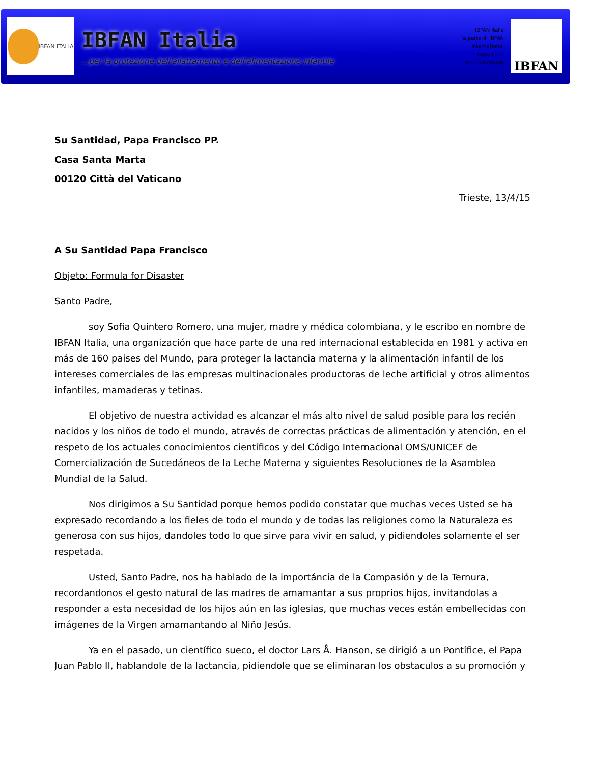IBFAN ITALIA
IBFAN Italia
...per la protezione dell'allattamento e dell'alimentazione infantile
IBFAN Italia
fa parte di IBFAN
International
Baby Food
Action Network
IBFAN
Su Santidad, Papa Francisco PP.
Casa Santa Marta
00120 Città del Vaticano
Trieste, 13/4/15
A Su Santidad Papa Francisco
Objeto: Formula for Disaster
Santo Padre,
soy Sofia Quintero Romero, una mujer, madre y médica colombiana, y le escribo en nombre de IBFAN Italia, una organización que hace parte de una red internacional establecida en 1981 y activa en más de 160 paises del Mundo, para proteger la lactancia materna y la alimentación infantil de los intereses comerciales de las empresas multinacionales productoras de leche artificial y otros alimentos infantiles, mamaderas y tetinas.
El objetivo de nuestra actividad es alcanzar el más alto nivel de salud posible para los recién nacidos y los niños de todo el mundo, através de correctas prácticas de alimentación y atención, en el respeto de los actuales conocimientos científicos y del Código Internacional OMS/UNICEF de Comercialización de Sucedáneos de la Leche Materna y siguientes Resoluciones de la Asamblea Mundial de la Salud.
Nos dirigimos a Su Santidad porque hemos podido constatar que muchas veces Usted se ha expresado recordando a los fieles de todo el mundo y de todas las religiones como la Naturaleza es generosa con sus hijos, dandoles todo lo que sirve para vivir en salud, y pidiendoles solamente el ser respetada.
Usted, Santo Padre, nos ha hablado de la importáncia de la Compasión y de la Ternura, recordandonos el gesto natural de las madres de amamantar a sus proprios hijos, invitandolas a responder a esta necesidad de los hijos aún en las iglesias, que muchas veces están embellecidas con imágenes de la Virgen amamantando al Niño Jesús.
Ya en el pasado, un científico sueco, el doctor Lars Å. Hanson, se dirigió a un Pontífice, el Papa Juan Pablo II, hablandole de la lactancia, pidiendole que se eliminaran los obstaculos a su promoción y